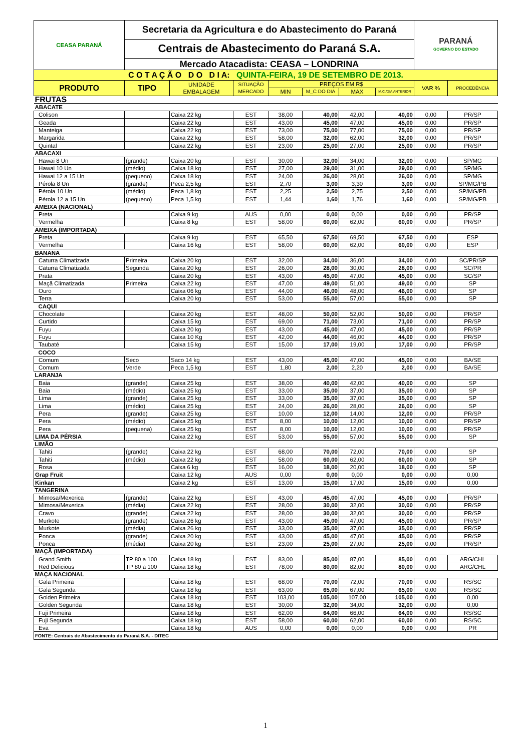| CEASA PARANÁ | Secretaria da Agricultura e do Abastecimento do Paraná | | | | | | | PARANÁ GOVERNO DO ESTADO | |
| | Centrais de Abastecimento do Paraná S.A. | | | | | | | | |
| | Mercado Atacadista: CEASA – LONDRINA | | | | | | | | |
| C O T A Ç Ã O D O D I A: QUINTA-FEIRA, 19 DE SETEMBRO DE 2013. | | | | | | | | | |
| PRODUTO | TIPO | UNIDADE EMBALAGEM | SITUAÇÃO MERCADO | PREÇOS EM R$ | | | | VAR % | PROCEDÊNCIA |
| | | | | MIN | M_C DO DIA | MAX | M.C./DIA ANTERIOR | | |
| FRUTAS | | | | | | | | | |
| ABACATE | | | | | | | | | |
| Colison | | Caixa 22 kg | EST | 38,00 | 40,00 | 42,00 | 40,00 | 0,00 | PR/SP |
| Geada | | Caixa 22 kg | EST | 43,00 | 45,00 | 47,00 | 45,00 | 0,00 | PR/SP |
| Manteiga | | Caixa 22 kg | EST | 73,00 | 75,00 | 77,00 | 75,00 | 0,00 | PR/SP |
| Margarida | | Caixa 22 kg | EST | 58,00 | 32,00 | 62,00 | 32,00 | 0,00 | PR/SP |
| Quintal | | Caixa 22 kg | EST | 23,00 | 25,00 | 27,00 | 25,00 | 0,00 | PR/SP |
| ABACAXI | | | | | | | | | |
| Hawai 8 Un | (grande) | Caixa 20 kg | EST | 30,00 | 32,00 | 34,00 | 32,00 | 0,00 | SP/MG |
| Hawai 10 Un | (médio) | Caixa 18 kg | EST | 27,00 | 29,00 | 31,00 | 29,00 | 0,00 | SP/MG |
| Hawai 12 a 15 Un | (pequeno) | Caixa 18 kg | EST | 24,00 | 26,00 | 28,00 | 26,00 | 0,00 | SP/MG |
| Pérola 8 Un | (grande) | Peca 2,5 kg | EST | 2,70 | 3,00 | 3,30 | 3,00 | 0,00 | SP/MG/PB |
| Pérola 10 Un | (médio) | Peca 1,8 kg | EST | 2,25 | 2,50 | 2,75 | 2,50 | 0,00 | SP/MG/PB |
| Pérola 12 a 15 Un | (pequeno) | Peca 1,5 kg | EST | 1,44 | 1,60 | 1,76 | 1,60 | 0,00 | SP/MG/PB |
| AMEIXA (NACIONAL) | | | | | | | | | |
| Preta | | Caixa 9 kg | AUS | 0,00 | 0,00 | 0,00 | 0,00 | 0,00 | PR/SP |
| Vermelha | | Caixa 8 kg | EST | 58,00 | 60,00 | 62,00 | 60,00 | 0,00 | PR/SP |
| AMEIXA (IMPORTADA) | | | | | | | | | |
| Preta | | Caixa 9 kg | EST | 65,50 | 67,50 | 69,50 | 67,50 | 0,00 | ESP |
| Vermelha | | Caixa 16 kg | EST | 58,00 | 60,00 | 62,00 | 60,00 | 0,00 | ESP |
| BANANA | | | | | | | | | |
| Caturra Climatizada | Primeira | Caixa 20 kg | EST | 32,00 | 34,00 | 36,00 | 34,00 | 0,00 | SC/PR/SP |
| Caturra Climatizada | Segunda | Caixa 20 kg | EST | 26,00 | 28,00 | 30,00 | 28,00 | 0,00 | SC/PR |
| Prata | | Caixa 20 kg | EST | 43,00 | 45,00 | 47,00 | 45,00 | 0,00 | SC/SP |
| Maçã Climatizada | Primeira | Caixa 22 kg | EST | 47,00 | 49,00 | 51,00 | 49,00 | 0,00 | SP |
| Ouro | | Caixa 06 kg | EST | 44,00 | 46,00 | 48,00 | 46,00 | 0,00 | SP |
| Terra | | Caixa 20 kg | EST | 53,00 | 55,00 | 57,00 | 55,00 | 0,00 | SP |
| CAQUI | | | | | | | | | |
| Chocolate | | Caixa 20 kg | EST | 48,00 | 50,00 | 52,00 | 50,00 | 0,00 | PR/SP |
| Curtido | | Caixa 15 kg | EST | 69,00 | 71,00 | 73,00 | 71,00 | 0,00 | PR/SP |
| Fuyu | | Caixa 20 kg | EST | 43,00 | 45,00 | 47,00 | 45,00 | 0,00 | PR/SP |
| Fuyu | | Caixa 10 Kg | EST | 42,00 | 44,00 | 46,00 | 44,00 | 0,00 | PR/SP |
| Taubaté | | Caixa 15 kg | EST | 15,00 | 17,00 | 19,00 | 17,00 | 0,00 | PR/SP |
| COCO | | | | | | | | | |
| Comum | Seco | Saco 14 kg | EST | 43,00 | 45,00 | 47,00 | 45,00 | 0,00 | BA/SE |
| Comum | Verde | Peca 1,5 kg | EST | 1,80 | 2,00 | 2,20 | 2,00 | 0,00 | BA/SE |
| LARANJA | | | | | | | | | |
| Baia | (grande) | Caixa 25 kg | EST | 38,00 | 40,00 | 42,00 | 40,00 | 0,00 | SP |
| Baia | (médio) | Caixa 25 kg | EST | 33,00 | 35,00 | 37,00 | 35,00 | 0,00 | SP |
| Lima | (grande) | Caixa 25 kg | EST | 33,00 | 35,00 | 37,00 | 35,00 | 0,00 | SP |
| Lima | (médio) | Caixa 25 kg | EST | 24,00 | 26,00 | 28,00 | 26,00 | 0,00 | SP |
| Pera | (grande) | Caixa 25 kg | EST | 10,00 | 12,00 | 14,00 | 12,00 | 0,00 | PR/SP |
| Pera | (médio) | Caixa 25 kg | EST | 8,00 | 10,00 | 12,00 | 10,00 | 0,00 | PR/SP |
| Pera | (pequena) | Caixa 25 kg | EST | 8,00 | 10,00 | 12,00 | 10,00 | 0,00 | PR/SP |
| LIMA DA PÉRSIA | | Caixa 22 kg | EST | 53,00 | 55,00 | 57,00 | 55,00 | 0,00 | SP |
| LIMÃO | | | | | | | | | |
| Tahiti | (grande) | Caixa 22 kg | EST | 68,00 | 70,00 | 72,00 | 70,00 | 0,00 | SP |
| Tahiti | (médio) | Caixa 22 kg | EST | 58,00 | 60,00 | 62,00 | 60,00 | 0,00 | SP |
| Rosa | | Caixa 6 kg | EST | 16,00 | 18,00 | 20,00 | 18,00 | 0,00 | SP |
| Grap Fruit | | Caixa 12 kg | AUS | 0,00 | 0,00 | 0,00 | 0,00 | 0,00 | 0,00 |
| Kinkan | | Caixa 2 kg | EST | 13,00 | 15,00 | 17,00 | 15,00 | 0,00 | 0,00 |
| TANGERINA | | | | | | | | | |
| Mimosa/Mexerica | (grande) | Caixa 22 kg | EST | 43,00 | 45,00 | 47,00 | 45,00 | 0,00 | PR/SP |
| Mimosa/Mexerica | (média) | Caixa 22 kg | EST | 28,00 | 30,00 | 32,00 | 30,00 | 0,00 | PR/SP |
| Cravo | (grande) | Caixa 22 kg | EST | 28,00 | 30,00 | 32,00 | 30,00 | 0,00 | PR/SP |
| Murkote | (grande) | Caixa 26 kg | EST | 43,00 | 45,00 | 47,00 | 45,00 | 0,00 | PR/SP |
| Murkote | (média) | Caixa 26 kg | EST | 33,00 | 35,00 | 37,00 | 35,00 | 0,00 | PR/SP |
| Ponca | (grande) | Caixa 20 kg | EST | 43,00 | 45,00 | 47,00 | 45,00 | 0,00 | PR/SP |
| Ponca | (média) | Caixa 20 kg | EST | 23,00 | 25,00 | 27,00 | 25,00 | 0,00 | PR/SP |
| MAÇÃ (IMPORTADA) | | | | | | | | | |
| Grand Smith | TP 80 a 100 | Caixa 18 kg | EST | 83,00 | 85,00 | 87,00 | 85,00 | 0,00 | ARG/CHL |
| Red Delicious | TP 80 a 100 | Caixa 18 kg | EST | 78,00 | 80,00 | 82,00 | 80,00 | 0,00 | ARG/CHL |
| MAÇA NACIONAL | | | | | | | | | |
| Gala Primeira | | Caixa 18 kg | EST | 68,00 | 70,00 | 72,00 | 70,00 | 0,00 | RS/SC |
| Gala Segunda | | Caixa 18 kg | EST | 63,00 | 65,00 | 67,00 | 65,00 | 0,00 | RS/SC |
| Golden Primeira | | Caixa 18 kg | EST | 103,00 | 105,00 | 107,00 | 105,00 | 0,00 | 0,00 |
| Golden Segunda | | Caixa 18 kg | EST | 30,00 | 32,00 | 34,00 | 32,00 | 0,00 | 0,00 |
| Fuji Primeira | | Caixa 18 kg | EST | 62,00 | 64,00 | 66,00 | 64,00 | 0,00 | RS/SC |
| Fuji Segunda | | Caixa 18 kg | EST | 58,00 | 60,00 | 62,00 | 60,00 | 0,00 | RS/SC |
| Eva | | Caixa 18 kg | AUS | 0,00 | 0,00 | 0,00 | 0,00 | 0,00 | PR |
| FONTE: Centrais de Abastecimento do Paraná S.A. - DITEC | | | | | | | | | |
1